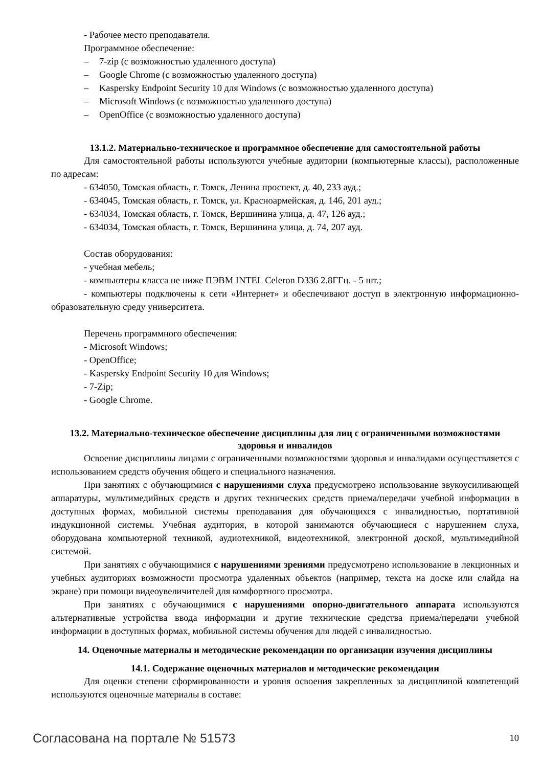- Рабочее место преподавателя.
Программное обеспечение:
– 7-zip (с возможностью удаленного доступа)
– Google Chrome (с возможностью удаленного доступа)
– Kaspersky Endpoint Security 10 для Windows (с возможностью удаленного доступа)
– Microsoft Windows (с возможностью удаленного доступа)
– OpenOffice (с возможностью удаленного доступа)
13.1.2. Материально-техническое и программное обеспечение для самостоятельной работы
Для самостоятельной работы используются учебные аудитории (компьютерные классы), расположенные по адресам:
- 634050, Томская область, г. Томск, Ленина проспект, д. 40, 233 ауд.;
- 634045, Томская область, г. Томск, ул. Красноармейская, д. 146, 201 ауд.;
- 634034, Томская область, г. Томск, Вершинина улица, д. 47, 126 ауд.;
- 634034, Томская область, г. Томск, Вершинина улица, д. 74, 207 ауд.
Состав оборудования:
- учебная мебель;
- компьютеры класса не ниже ПЭВМ INTEL Celeron D336 2.8ГГц. - 5 шт.;
- компьютеры подключены к сети «Интернет» и обеспечивают доступ в электронную информационно-образовательную среду университета.
Перечень программного обеспечения:
- Microsoft Windows;
- OpenOffice;
- Kaspersky Endpoint Security 10 для Windows;
- 7-Zip;
- Google Chrome.
13.2. Материально-техническое обеспечение дисциплины для лиц с ограниченными возможностями здоровья и инвалидов
Освоение дисциплины лицами с ограниченными возможностями здоровья и инвалидами осуществляется с использованием средств обучения общего и специального назначения.
При занятиях с обучающимися с нарушениями слуха предусмотрено использование звукоусиливающей аппаратуры, мультимедийных средств и других технических средств приема/передачи учебной информации в доступных формах, мобильной системы преподавания для обучающихся с инвалидностью, портативной индукционной системы. Учебная аудитория, в которой занимаются обучающиеся с нарушением слуха, оборудована компьютерной техникой, аудиотехникой, видеотехникой, электронной доской, мультимедийной системой.
При занятиях с обучающимися с нарушениями зрениями предусмотрено использование в лекционных и учебных аудиториях возможности просмотра удаленных объектов (например, текста на доске или слайда на экране) при помощи видеоувеличителей для комфортного просмотра.
При занятиях с обучающимися с нарушениями опорно-двигательного аппарата используются альтернативные устройства ввода информации и другие технические средства приема/передачи учебной информации в доступных формах, мобильной системы обучения для людей с инвалидностью.
14. Оценочные материалы и методические рекомендации по организации изучения дисциплины
14.1. Содержание оценочных материалов и методические рекомендации
Для оценки степени сформированности и уровня освоения закрепленных за дисциплиной компетенций используются оценочные материалы в составе:
Согласована на портале № 51573 10